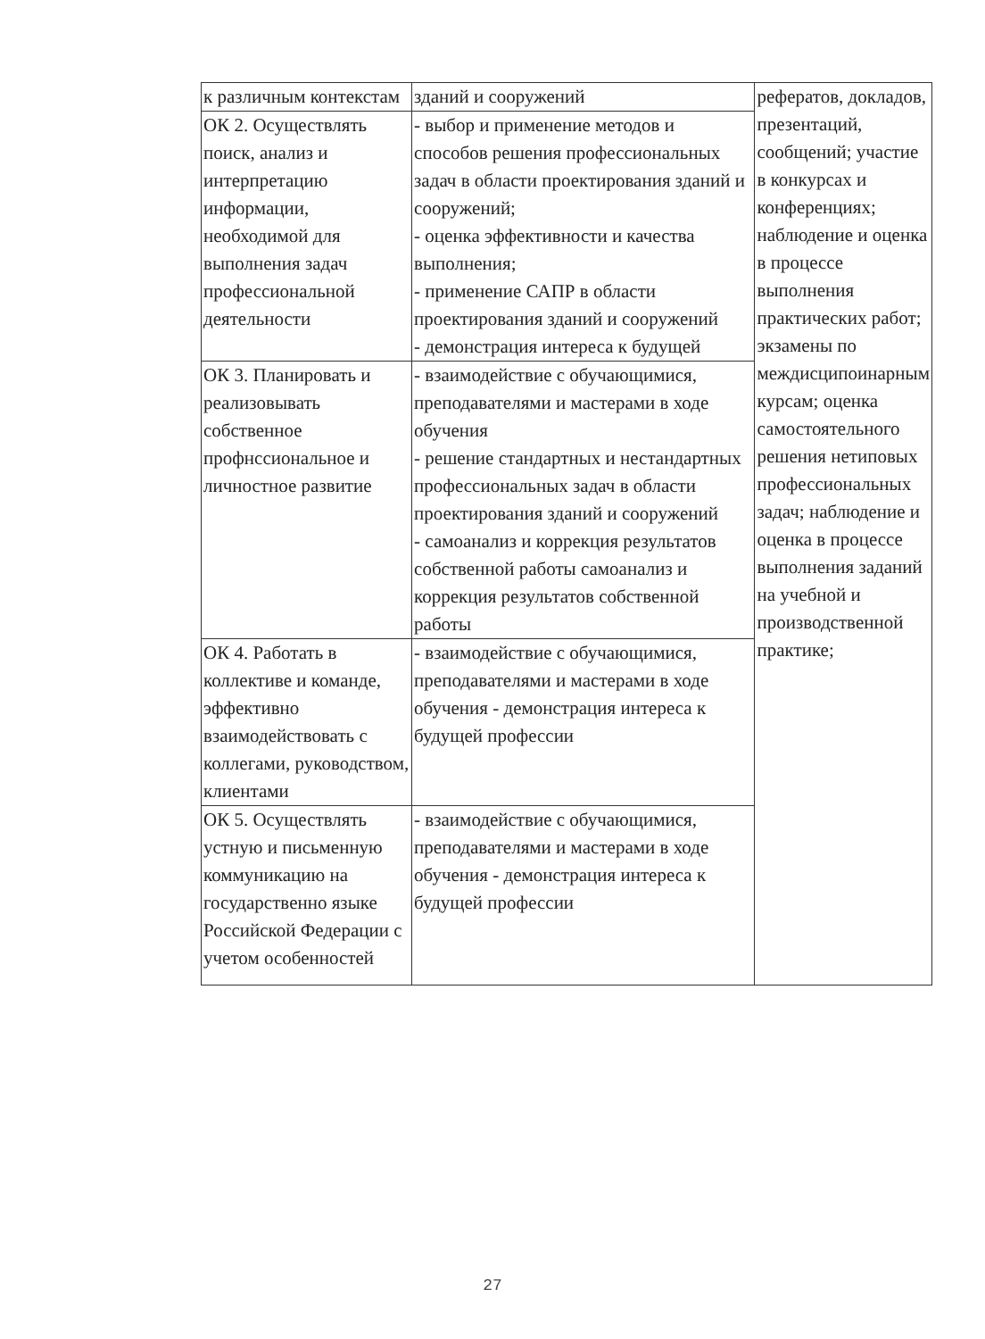| к различным контекстам | зданий и сооружений | рефератов, докладов, презентаций, сообщений; участие в конкурсах и конференциях; наблюдение и оценка в процессе выполнения практических работ; экзамены по междисципоинарным курсам; оценка самостоятельного решения нетиповых профессиональных задач; наблюдение и оценка в процессе выполнения заданий на учебной и производственной практике; |
| ОК 2. Осуществлять поиск, анализ и интерпретацию информации, необходимой для выполнения задач профессиональной деятельности | - выбор и применение методов и способов решения профессиональных задач в области проектирования зданий и сооружений; - оценка эффективности и качества выполнения; - применение САПР в области проектирования зданий и сооружений - демонстрация интереса к будущей | |
| ОК 3. Планировать и реализовывать собственное профнссиональное и личностное развитие | - взаимодействие с обучающимися, преподавателями и мастерами в ходе обучения - решение стандартных и нестандартных профессиональных задач в области проектирования зданий и сооружений - самоанализ и коррекция результатов собственной работы самоанализ и коррекция результатов собственной работы | |
| ОК 4. Работать в коллективе и команде, эффективно взаимодействовать с коллегами, руководством, клиентами | - взаимодействие с обучающимися, преподавателями и мастерами в ходе обучения - демонстрация интереса к будущей профессии | |
| ОК 5. Осуществлять устную и письменную коммуникацию на государственно языке Российской Федерации с учетом особенностей | - взаимодействие с обучающимися, преподавателями и мастерами в ходе обучения - демонстрация интереса к будущей профессии | |
27